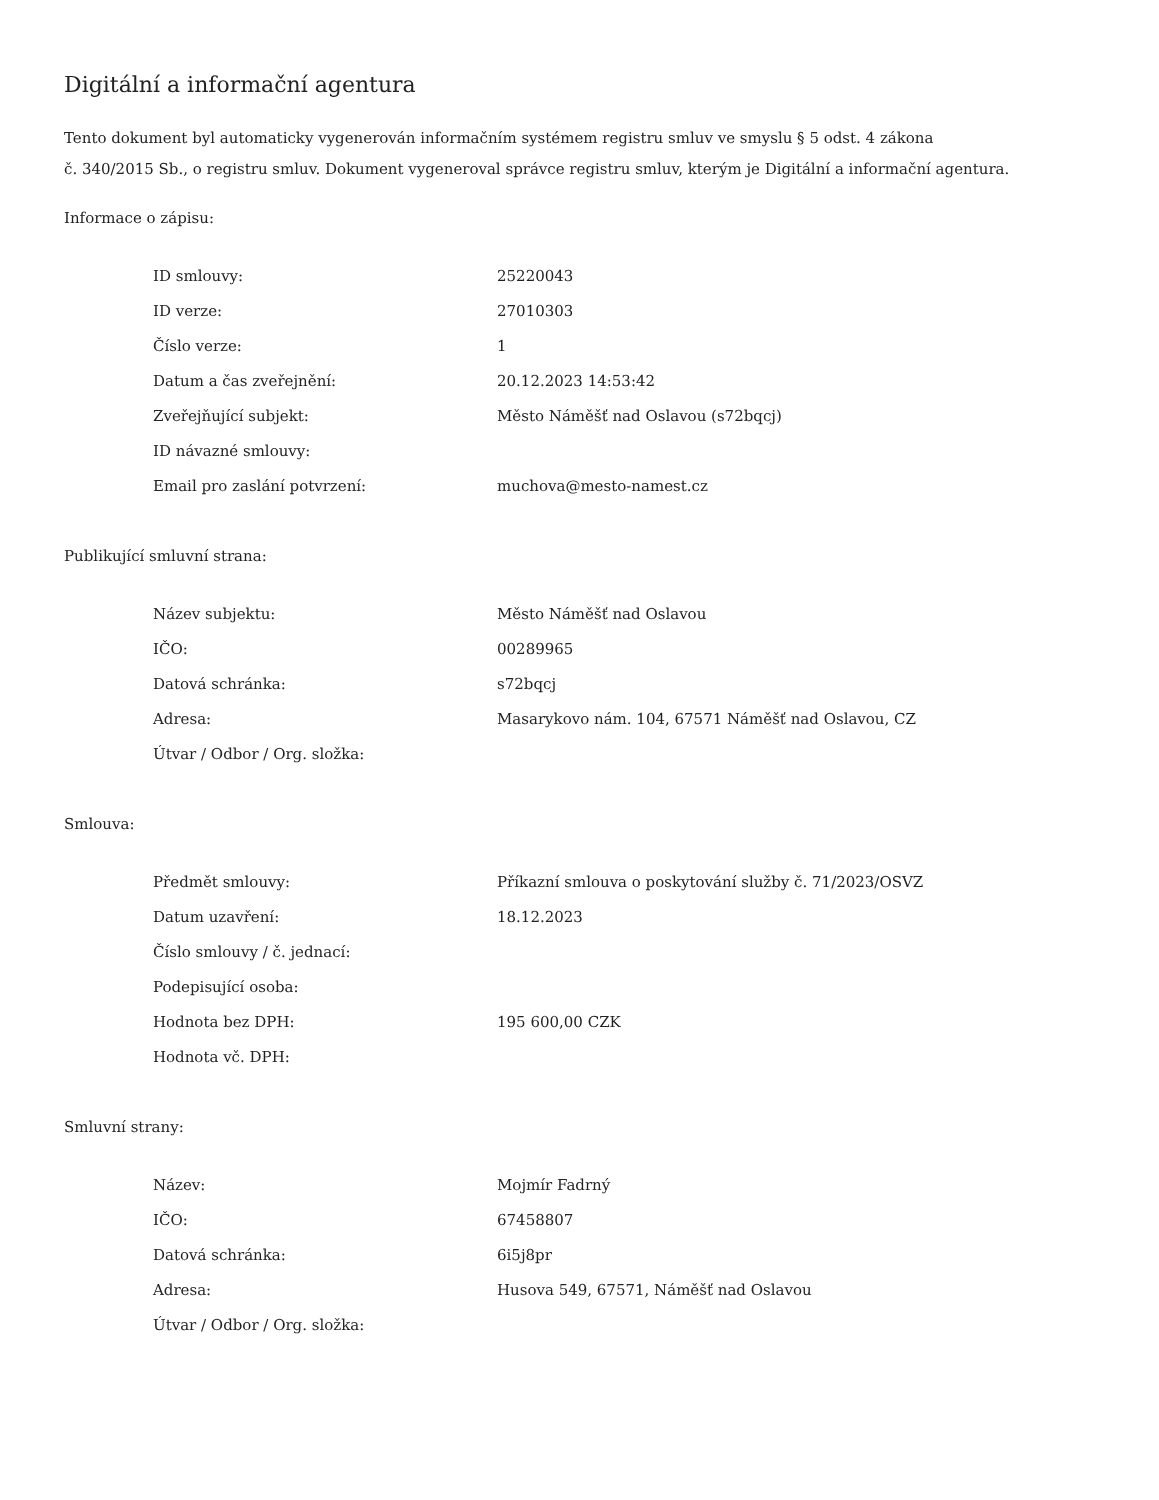Digitální a informační agentura
Tento dokument byl automaticky vygenerován informačním systémem registru smluv ve smyslu § 5 odst. 4 zákona
č. 340/2015 Sb., o registru smluv. Dokument vygeneroval správce registru smluv, kterým je Digitální a informační agentura.
Informace o zápisu:
| ID smlouvy: | 25220043 |
| ID verze: | 27010303 |
| Číslo verze: | 1 |
| Datum a čas zveřejnění: | 20.12.2023 14:53:42 |
| Zveřejňující subjekt: | Město Náměšť nad Oslavou (s72bqcj) |
| ID návazné smlouvy: | |
| Email pro zaslání potvrzení: | muchova@mesto-namest.cz |
Publikující smluvní strana:
| Název subjektu: | Město Náměšť nad Oslavou |
| IČO: | 00289965 |
| Datová schránka: | s72bqcj |
| Adresa: | Masarykovo nám. 104, 67571 Náměšť nad Oslavou, CZ |
| Útvar / Odbor / Org. složka: | |
Smlouva:
| Předmět smlouvy: | Příkazní smlouva o poskytování služby č. 71/2023/OSVZ |
| Datum uzavření: | 18.12.2023 |
| Číslo smlouvy / č. jednací: | |
| Podepisující osoba: | |
| Hodnota bez DPH: | 195 600,00 CZK |
| Hodnota vč. DPH: | |
Smluvní strany:
| Název: | Mojmír Fadrný |
| IČO: | 67458807 |
| Datová schránka: | 6i5j8pr |
| Adresa: | Husova 549, 67571, Náměšť nad Oslavou |
| Útvar / Odbor / Org. složka: | |